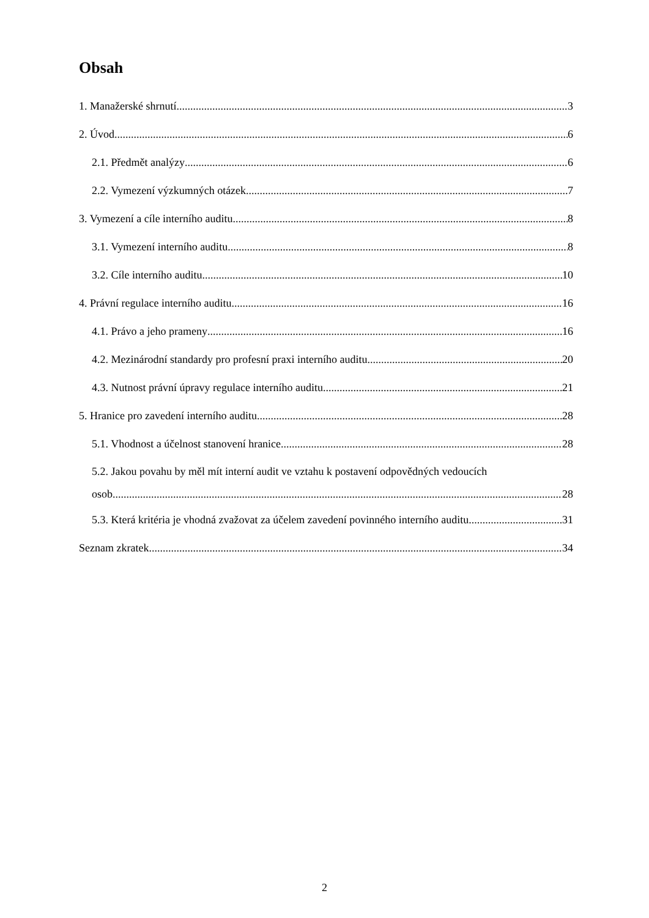Obsah
1. Manažerské shrnutí 3
2. Úvod 6
2.1. Předmět analýzy 6
2.2. Vymezení výzkumných otázek 7
3. Vymezení a cíle interního auditu 8
3.1. Vymezení interního auditu 8
3.2. Cíle interního auditu 10
4. Právní regulace interního auditu 16
4.1. Právo a jeho prameny 16
4.2. Mezinárodní standardy pro profesní praxi interního auditu 20
4.3. Nutnost právní úpravy regulace interního auditu 21
5. Hranice pro zavedení interního auditu 28
5.1. Vhodnost a účelnost stanovení hranice 28
5.2. Jakou povahu by měl mít interní audit ve vztahu k postavení odpovědných vedoucích
osob 28
5.3. Která kritéria je vhodná zvažovat za účelem zavedení povinného interního auditu 31
Seznam zkratek 34
2